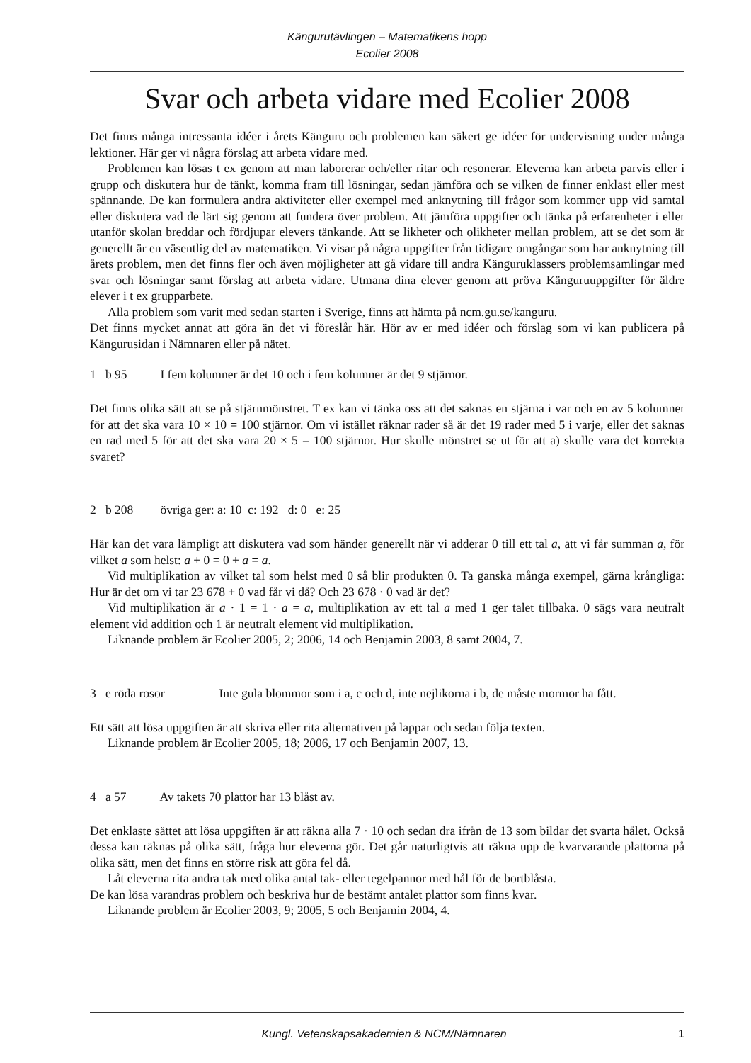Kängurutävlingen – Matematikens hopp
Ecolier 2008
Svar och arbeta vidare med Ecolier 2008
Det finns många intressanta idéer i årets Känguru och problemen kan säkert ge idéer för undervisning under många lektioner. Här ger vi några förslag att arbeta vidare med.
Problemen kan lösas t ex genom att man laborerar och/eller ritar och resonerar. Eleverna kan arbeta parvis eller i grupp och diskutera hur de tänkt, komma fram till lösningar, sedan jämföra och se vilken de finner enklast eller mest spännande. De kan formulera andra aktiviteter eller exempel med anknytning till frågor som kommer upp vid samtal eller diskutera vad de lärt sig genom att fundera över problem. Att jämföra uppgifter och tänka på erfarenheter i eller utanför skolan breddar och fördjupar elevers tänkande. Att se likheter och olikheter mellan problem, att se det som är generellt är en väsentlig del av matematiken. Vi visar på några uppgifter från tidigare omgångar som har anknytning till årets problem, men det finns fler och även möjligheter att gå vidare till andra Känguruklassers problemsamlingar med svar och lösningar samt förslag att arbeta vidare. Utmana dina elever genom att pröva Känguruuppgifter för äldre elever i t ex grupparbete.
Alla problem som varit med sedan starten i Sverige, finns att hämta på ncm.gu.se/kanguru.
Det finns mycket annat att göra än det vi föreslår här. Hör av er med idéer och förslag som vi kan publicera på Kängurusidan i Nämnaren eller på nätet.
1 b 95 I fem kolumner är det 10 och i fem kolumner är det 9 stjärnor.
Det finns olika sätt att se på stjärnmönstret. T ex kan vi tänka oss att det saknas en stjärna i var och en av 5 kolumner för att det ska vara 10 × 10 = 100 stjärnor. Om vi istället räknar rader så är det 19 rader med 5 i varje, eller det saknas en rad med 5 för att det ska vara 20 × 5 = 100 stjärnor. Hur skulle mönstret se ut för att a) skulle vara det korrekta svaret?
2 b 208 övriga ger: a: 10 c: 192 d: 0 e: 25
Här kan det vara lämpligt att diskutera vad som händer generellt när vi adderar 0 till ett tal a, att vi får summan a, för vilket a som helst: a + 0 = 0 + a = a.
Vid multiplikation av vilket tal som helst med 0 så blir produkten 0. Ta ganska många exempel, gärna krångliga: Hur är det om vi tar 23 678 + 0 vad får vi då? Och 23 678 · 0 vad är det?
Vid multiplikation är a · 1 = 1 · a = a, multiplikation av ett tal a med 1 ger talet tillbaka. 0 sägs vara neutralt element vid addition och 1 är neutralt element vid multiplikation.
Liknande problem är Ecolier 2005, 2; 2006, 14 och Benjamin 2003, 8 samt 2004, 7.
3 e röda rosor Inte gula blommor som i a, c och d, inte nejlikorna i b, de måste mormor ha fått.
Ett sätt att lösa uppgiften är att skriva eller rita alternativen på lappar och sedan följa texten.
Liknande problem är Ecolier 2005, 18; 2006, 17 och Benjamin 2007, 13.
4 a 57 Av takets 70 plattor har 13 blåst av.
Det enklaste sättet att lösa uppgiften är att räkna alla 7 · 10 och sedan dra ifrån de 13 som bildar det svarta hålet. Också dessa kan räknas på olika sätt, fråga hur eleverna gör. Det går naturligtvis att räkna upp de kvarvarande plattorna på olika sätt, men det finns en större risk att göra fel då.
Låt eleverna rita andra tak med olika antal tak- eller tegelpannor med hål för de bortblåsta.
De kan lösa varandras problem och beskriva hur de bestämt antalet plattor som finns kvar.
Liknande problem är Ecolier 2003, 9; 2005, 5 och Benjamin 2004, 4.
Kungl. Vetenskapsakademien & NCM/Nämnaren 1